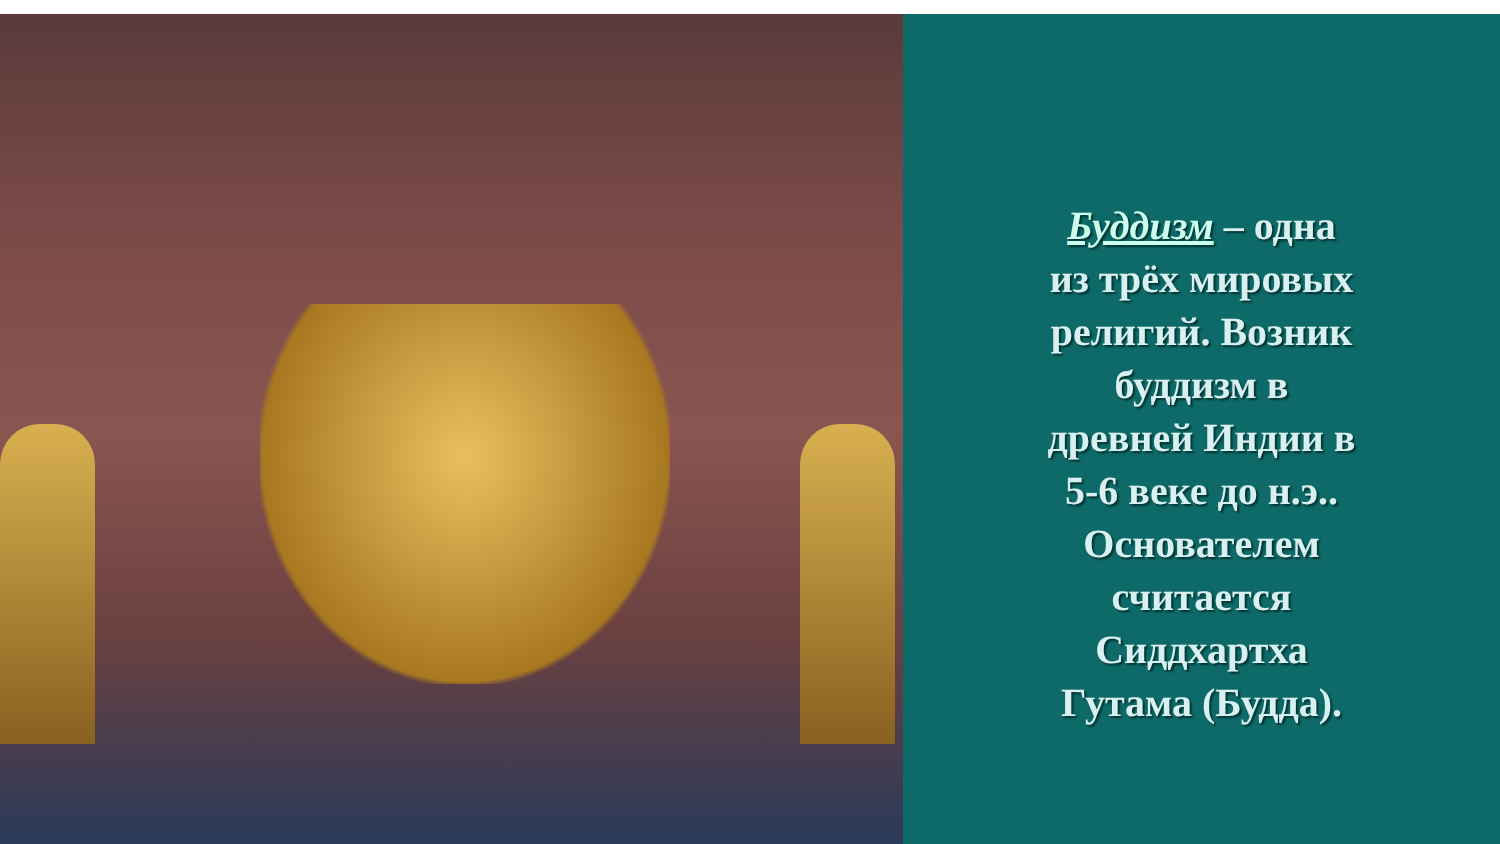Буддизм – одна
из трёх мировых
религий. Возник
буддизм в
древней Индии в
5-6 веке до н.э..
Основателем
считается
Сиддхартха
Гутама (Будда).